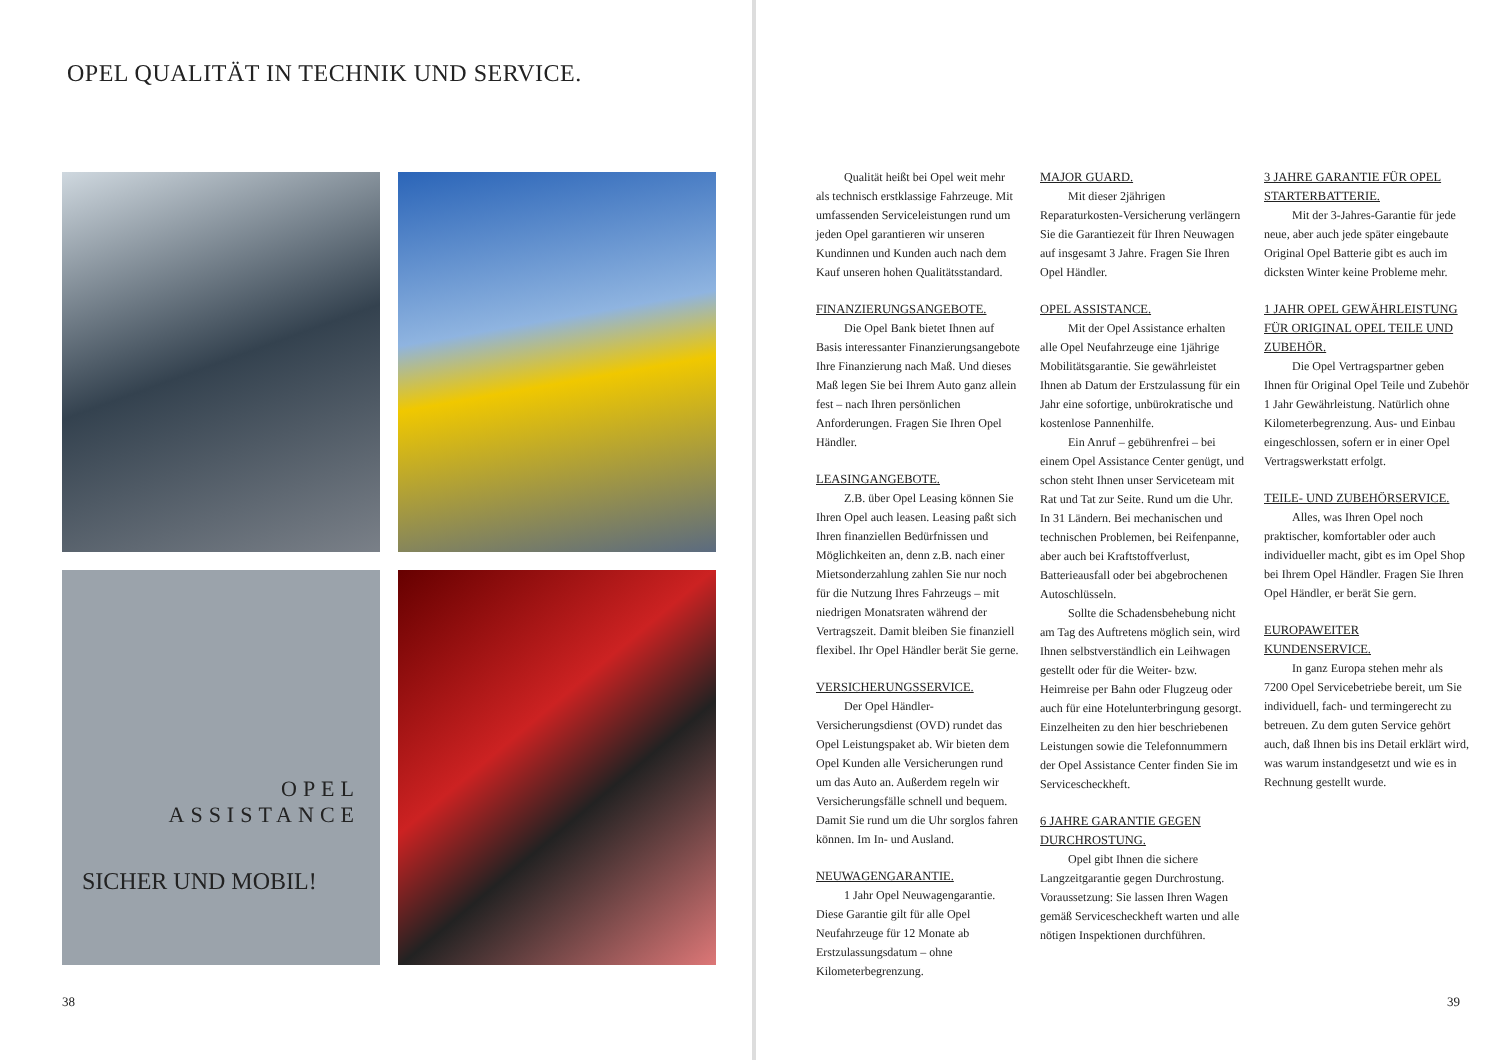OPEL QUALITÄT IN TECHNIK UND SERVICE.
OPEL
ASSISTANCE
SICHER UND MOBIL!
38
Qualität heißt bei Opel weit mehr als technisch erstklassige Fahrzeuge. Mit umfassenden Serviceleistungen rund um jeden Opel garantieren wir unseren Kundinnen und Kunden auch nach dem Kauf unseren hohen Qualitätsstandard.
FINANZIERUNGSANGEBOTE.
Die Opel Bank bietet Ihnen auf Basis interessanter Finanzierungsangebote Ihre Finanzierung nach Maß. Und dieses Maß legen Sie bei Ihrem Auto ganz allein fest – nach Ihren persönlichen Anforderungen. Fragen Sie Ihren Opel Händler.
LEASINGANGEBOTE.
Z.B. über Opel Leasing können Sie Ihren Opel auch leasen. Leasing paßt sich Ihren finanziellen Bedürfnissen und Möglichkeiten an, denn z.B. nach einer Mietsonderzahlung zahlen Sie nur noch für die Nutzung Ihres Fahrzeugs – mit niedrigen Monatsraten während der Vertragszeit. Damit bleiben Sie finanziell flexibel. Ihr Opel Händler berät Sie gerne.
VERSICHERUNGSSERVICE.
Der Opel Händler-Versicherungsdienst (OVD) rundet das Opel Leistungspaket ab. Wir bieten dem Opel Kunden alle Versicherungen rund um das Auto an. Außerdem regeln wir Versicherungsfälle schnell und bequem. Damit Sie rund um die Uhr sorglos fahren können. Im In- und Ausland.
NEUWAGENGARANTIE.
1 Jahr Opel Neuwagengarantie. Diese Garantie gilt für alle Opel Neufahrzeuge für 12 Monate ab Erstzulassungsdatum – ohne Kilometerbegrenzung.
MAJOR GUARD.
Mit dieser 2jährigen Reparaturkosten-Versicherung verlängern Sie die Garantiezeit für Ihren Neuwagen auf insgesamt 3 Jahre. Fragen Sie Ihren Opel Händler.
OPEL ASSISTANCE.
Mit der Opel Assistance erhalten alle Opel Neufahrzeuge eine 1jährige Mobilitätsgarantie. Sie gewährleistet Ihnen ab Datum der Erstzulassung für ein Jahr eine sofortige, unbürokratische und kostenlose Pannenhilfe.
Ein Anruf – gebührenfrei – bei einem Opel Assistance Center genügt, und schon steht Ihnen unser Serviceteam mit Rat und Tat zur Seite. Rund um die Uhr. In 31 Ländern. Bei mechanischen und technischen Problemen, bei Reifenpanne, aber auch bei Kraftstoffverlust, Batterieausfall oder bei abgebrochenen Autoschlüsseln.
Sollte die Schadensbehebung nicht am Tag des Auftretens möglich sein, wird Ihnen selbstverständlich ein Leihwagen gestellt oder für die Weiter- bzw. Heimreise per Bahn oder Flugzeug oder auch für eine Hotelunterbringung gesorgt. Einzelheiten zu den hier beschriebenen Leistungen sowie die Telefonnummern der Opel Assistance Center finden Sie im Servicescheckheft.
6 JAHRE GARANTIE GEGEN DURCHROSTUNG.
Opel gibt Ihnen die sichere Langzeitgarantie gegen Durchrostung. Voraussetzung: Sie lassen Ihren Wagen gemäß Servicescheckheft warten und alle nötigen Inspektionen durchführen.
3 JAHRE GARANTIE FÜR OPEL STARTERBATTERIE.
Mit der 3-Jahres-Garantie für jede neue, aber auch jede später eingebaute Original Opel Batterie gibt es auch im dicksten Winter keine Probleme mehr.
1 JAHR OPEL GEWÄHRLEISTUNG FÜR ORIGINAL OPEL TEILE UND ZUBEHÖR.
Die Opel Vertragspartner geben Ihnen für Original Opel Teile und Zubehör 1 Jahr Gewährleistung. Natürlich ohne Kilometerbegrenzung. Aus- und Einbau eingeschlossen, sofern er in einer Opel Vertragswerkstatt erfolgt.
TEILE- UND ZUBEHÖRSERVICE.
Alles, was Ihren Opel noch praktischer, komfortabler oder auch individueller macht, gibt es im Opel Shop bei Ihrem Opel Händler. Fragen Sie Ihren Opel Händler, er berät Sie gern.
EUROPAWEITER KUNDENSERVICE.
In ganz Europa stehen mehr als 7200 Opel Servicebetriebe bereit, um Sie individuell, fach- und termingerecht zu betreuen. Zu dem guten Service gehört auch, daß Ihnen bis ins Detail erklärt wird, was warum instandgesetzt und wie es in Rechnung gestellt wurde.
39